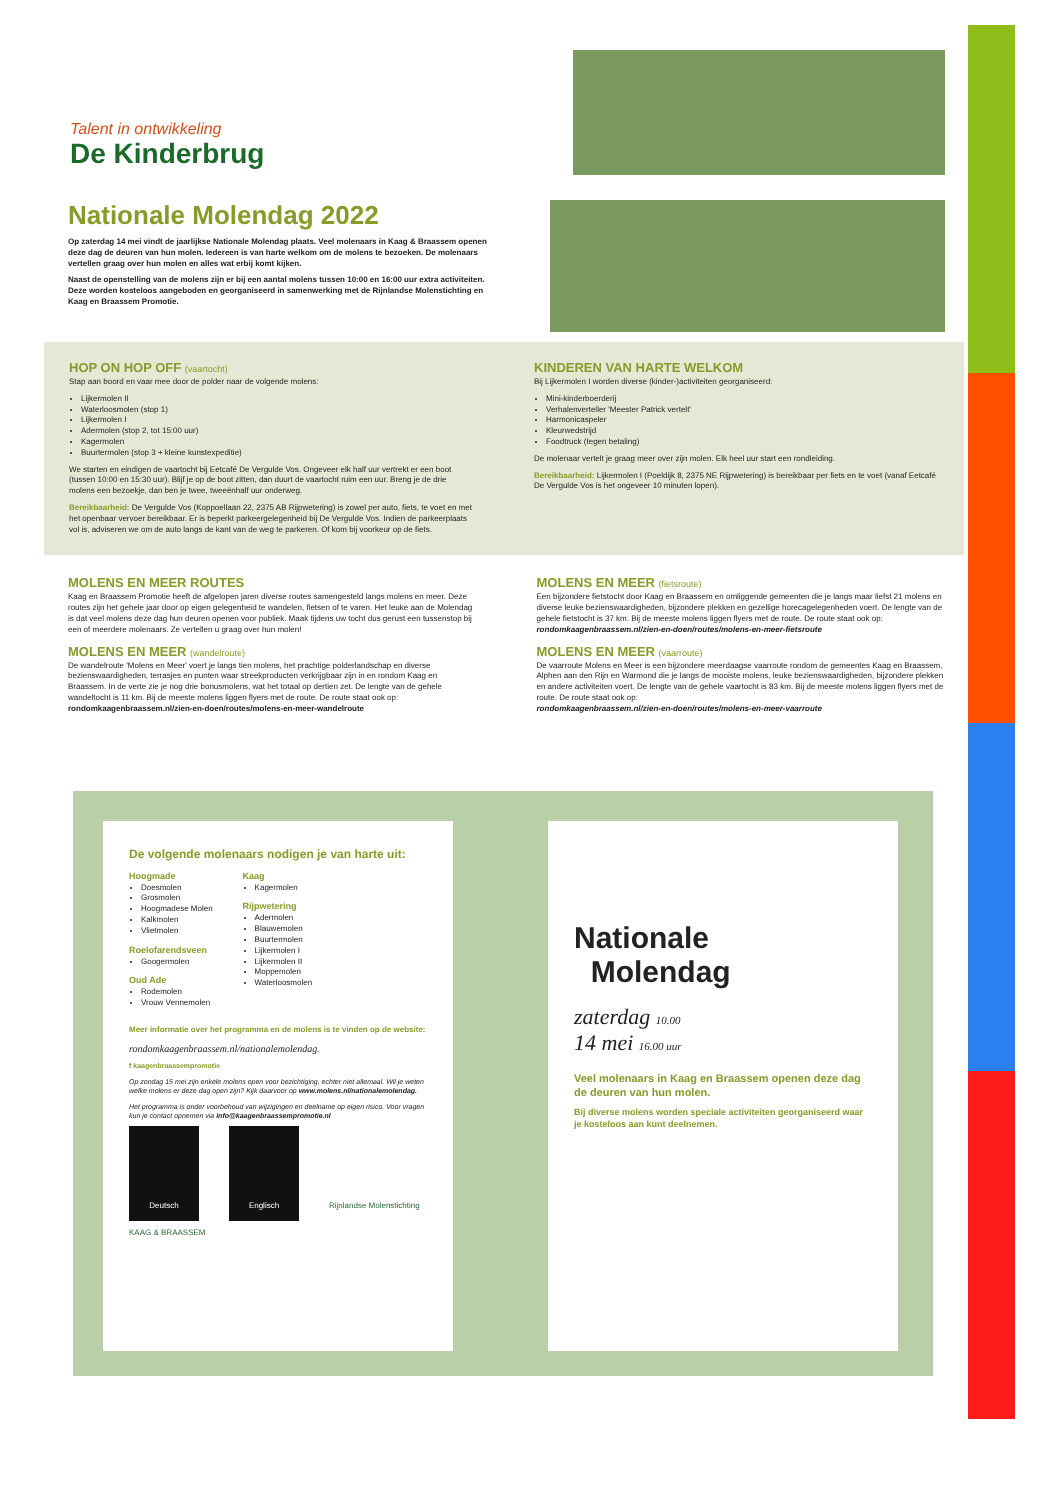Talent in ontwikkeling
De Kinderbrug
Nationale Molendag 2022
Op zaterdag 14 mei vindt de jaarlijkse Nationale Molendag plaats. Veel molenaars in Kaag & Braassem openen deze dag de deuren van hun molen. Iedereen is van harte welkom om de molens te bezoeken. De molenaars vertellen graag over hun molen en alles wat erbij komt kijken.
Naast de openstelling van de molens zijn er bij een aantal molens tussen 10:00 en 16:00 uur extra activiteiten. Deze worden kosteloos aangeboden en georganiseerd in samenwerking met de Rijnlandse Molenstichting en Kaag en Braassem Promotie.
HOP ON HOP OFF (vaartocht)
Stap aan boord en vaar mee door de polder naar de volgende molens:
Lijkermolen II
Waterloosmolen (stop 1)
Lijkermolen I
Adermolen (stop 2, tot 15:00 uur)
Kagermolen
Buurtermolen (stop 3 + kleine kunstexpeditie)
We starten en eindigen de vaartocht bij Eetcafé De Vergulde Vos. Ongeveer elk half uur vertrekt er een boot (tussen 10:00 en 15:30 uur). Blijf je op de boot zitten, dan duurt de vaartocht ruim een uur. Breng je de drie molens een bezoekje, dan ben je twee, tweeënhalf uur onderweg.
Bereikbaarheid: De Vergulde Vos (Koppoellaan 22, 2375 AB Rijpwetering) is zowel per auto, fiets, te voet en met het openbaar vervoer bereikbaar. Er is beperkt parkeergelegenheid bij De Vergulde Vos. Indien de parkeerplaats vol is, adviseren we om de auto langs de kant van de weg te parkeren. Of kom bij voorkeur op de fiets.
KINDEREN VAN HARTE WELKOM
Bij Lijkermolen I worden diverse (kinder-)activiteiten georganiseerd:
Mini-kinderboerderij
Verhalenverteller 'Meester Patrick vertelt'
Harmonicaspeler
Kleurwedstrijd
Foodtruck (tegen betaling)
De molenaar vertelt je graag meer over zijn molen. Elk heel uur start een rondleiding.
Bereikbaarheid: Lijkermolen I (Poeldijk 8, 2375 NE Rijpwetering) is bereikbaar per fiets en te voet (vanaf Eetcafé De Vergulde Vos is het ongeveer 10 minuten lopen).
MOLENS EN MEER ROUTES
Kaag en Braassem Promotie heeft de afgelopen jaren diverse routes samengesteld langs molens en meer. Deze routes zijn het gehele jaar door op eigen gelegenheid te wandelen, fietsen of te varen. Het leuke aan de Molendag is dat veel molens deze dag hun deuren openen voor publiek. Maak tijdens uw tocht dus gerust een tussenstop bij een of meerdere molenaars. Ze vertellen u graag over hun molen!
MOLENS EN MEER (wandelroute)
De wandelroute 'Molens en Meer' voert je langs tien molens, het prachtige polderlandschap en diverse bezienswaardigheden, terrasjes en punten waar streekproducten verkrijgbaar zijn in en rondom Kaag en Braassem. In de verte zie je nog drie bonusmolens, wat het totaal op dertien zet. De lengte van de gehele wandeltocht is 11 km. Bij de meeste molens liggen flyers met de route. De route staat ook op:
rondomkaagenbraassem.nl/zien-en-doen/routes/molens-en-meer-wandelroute
MOLENS EN MEER (fietsroute)
Een bijzondere fietstocht door Kaag en Braassem en omliggende gemeenten die je langs maar liefst 21 molens en diverse leuke bezienswaardigheden, bijzondere plekken en gezellige horecagelegenheden voert. De lengte van de gehele fietstocht is 37 km. Bij de meeste molens liggen flyers met de route. De route staat ook op:
rondomkaagenbraassem.nl/zien-en-doen/routes/molens-en-meer-fietsroute
MOLENS EN MEER (vaarroute)
De vaarroute Molens en Meer is een bijzondere meerdaagse vaarroute rondom de gemeentes Kaag en Braassem, Alphen aan den Rijn en Warmond die je langs de mooiste molens, leuke bezienswaardigheden, bijzondere plekken en andere activiteiten voert. De lengte van de gehele vaartocht is 83 km. Bij de meeste molens liggen flyers met de route. De route staat ook op:
rondomkaagenbraassem.nl/zien-en-doen/routes/molens-en-meer-vaarroute
De volgende molenaars nodigen je van harte uit:
Hoogmade
Doesmolen
Grosmolen
Hoogmadese Molen
Kalkmolen
Vlietmolen
Roelofarendsveen
Googermolen
Oud Ade
Rodemolen
Vrouw Vennemolen
Kaag
Kagermolen
Rijpwetering
Adermolen
Blauwemolen
Buurtermolen
Lijkermolen I
Lijkermolen II
Moppemolen
Waterloosmolen
Meer informatie over het programma en de molens is te vinden op de website:
rondomkaagenbraassem.nl/nationalemolendag.
f kaagenbraassempromotie
Op zondag 15 mei zijn enkele molens open voor bezichtiging, echter niet allemaal. Wil je weten welke molens er deze dag open zijn? Kijk daarvoor op www.molens.nl/nationalemolendag.
Het programma is onder voorbehoud van wijzigingen en deelname op eigen risico. Voor vragen kun je contact opnemen via info@kaagenbraassempromotie.nl
Deutsch Englisch Rijnlandse Molenstichting
KAAG & BRAASSEM
Nationale
Molendag
zaterdag 10.00
14 mei 16.00 uur
Veel molenaars in Kaag en Braassem openen deze dag de deuren van hun molen.
Bij diverse molens worden speciale activiteiten georganiseerd waar je kosteloos aan kunt deelnemen.